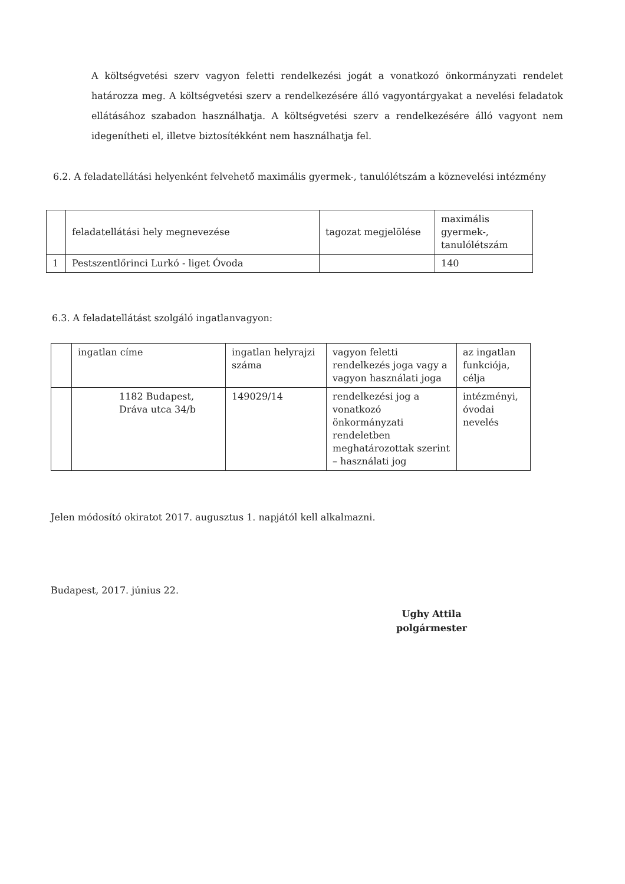A költségvetési szerv vagyon feletti rendelkezési jogát a vonatkozó önkormányzati rendelet határozza meg. A költségvetési szerv a rendelkezésére álló vagyontárgyakat a nevelési feladatok ellátásához szabadon használhatja. A költségvetési szerv a rendelkezésére álló vagyont nem idegenítheti el, illetve biztosítékként nem használhatja fel.
6.2. A feladatellátási helyenként felvehető maximális gyermek-, tanulólétszám a köznevelési intézmény
| | feladatellátási hely megnevezése | tagozat megjelölése | maximális gyermek-, tanulólétszám |
| 1 | Pestszentlőrinci Lurkó - liget Óvoda | | 140 |
6.3. A feladatellátást szolgáló ingatlanvagyon:
| | ingatlan címe | ingatlan helyrajzi száma | vagyon feletti rendelkezés joga vagy a vagyon használati joga | az ingatlan funkciója, célja |
| | 1182 Budapest, Dráva utca 34/b | 149029/14 | rendelkezési jog a vonatkozó önkormányzati rendeletben meghatározottak szerint – használati jog | intézményi, óvodai nevelés |
Jelen módosító okiratot 2017. augusztus 1. napjától kell alkalmazni.
Budapest, 2017. június 22.
Ughy Attila
polgármester